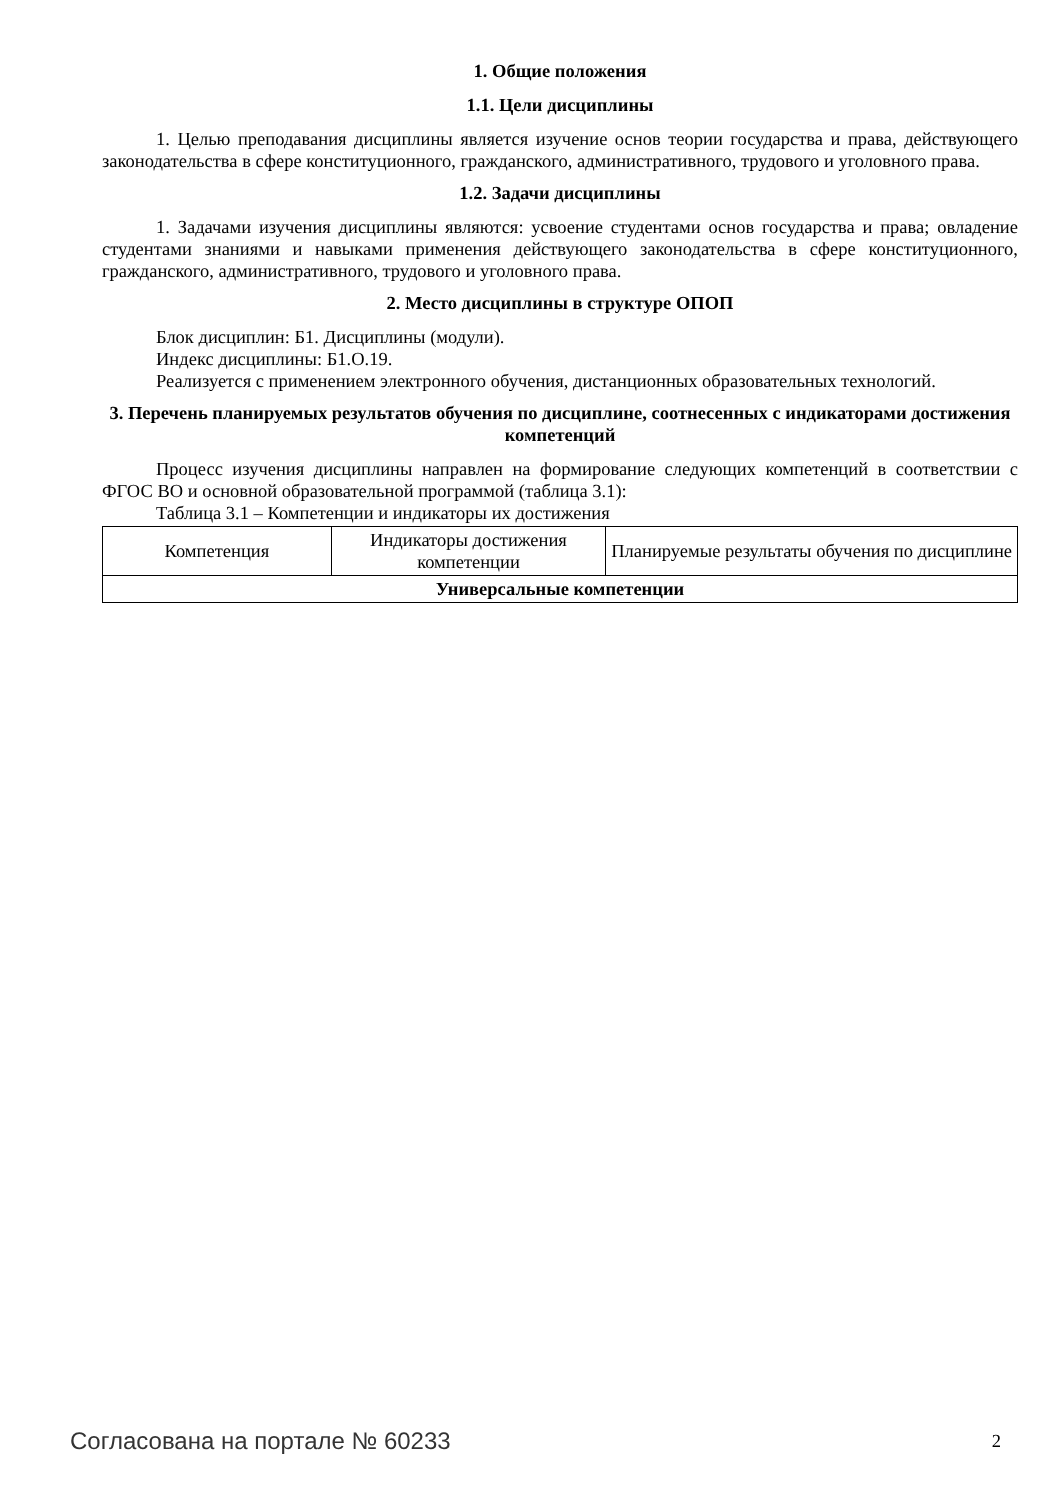1. Общие положения
1.1. Цели дисциплины
1. Целью преподавания дисциплины является изучение основ теории государства и права, действующего законодательства в сфере конституционного, гражданского, административного, трудового и уголовного права.
1.2. Задачи дисциплины
1. Задачами изучения дисциплины являются: усвоение студентами основ государства и права; овладение студентами знаниями и навыками применения действующего законодательства в сфере конституционного, гражданского, административного, трудового и уголовного права.
2. Место дисциплины в структуре ОПОП
Блок дисциплин: Б1. Дисциплины (модули).
Индекс дисциплины: Б1.О.19.
Реализуется с применением электронного обучения, дистанционных образовательных технологий.
3. Перечень планируемых результатов обучения по дисциплине, соотнесенных с индикаторами достижения компетенций
Процесс изучения дисциплины направлен на формирование следующих компетенций в соответствии с ФГОС ВО и основной образовательной программой (таблица 3.1):
Таблица 3.1 – Компетенции и индикаторы их достижения
| Компетенция | Индикаторы достижения компетенции | Планируемые результаты обучения по дисциплине |
| --- | --- | --- |
| Универсальные компетенции | | |
Согласована на портале № 60233 2